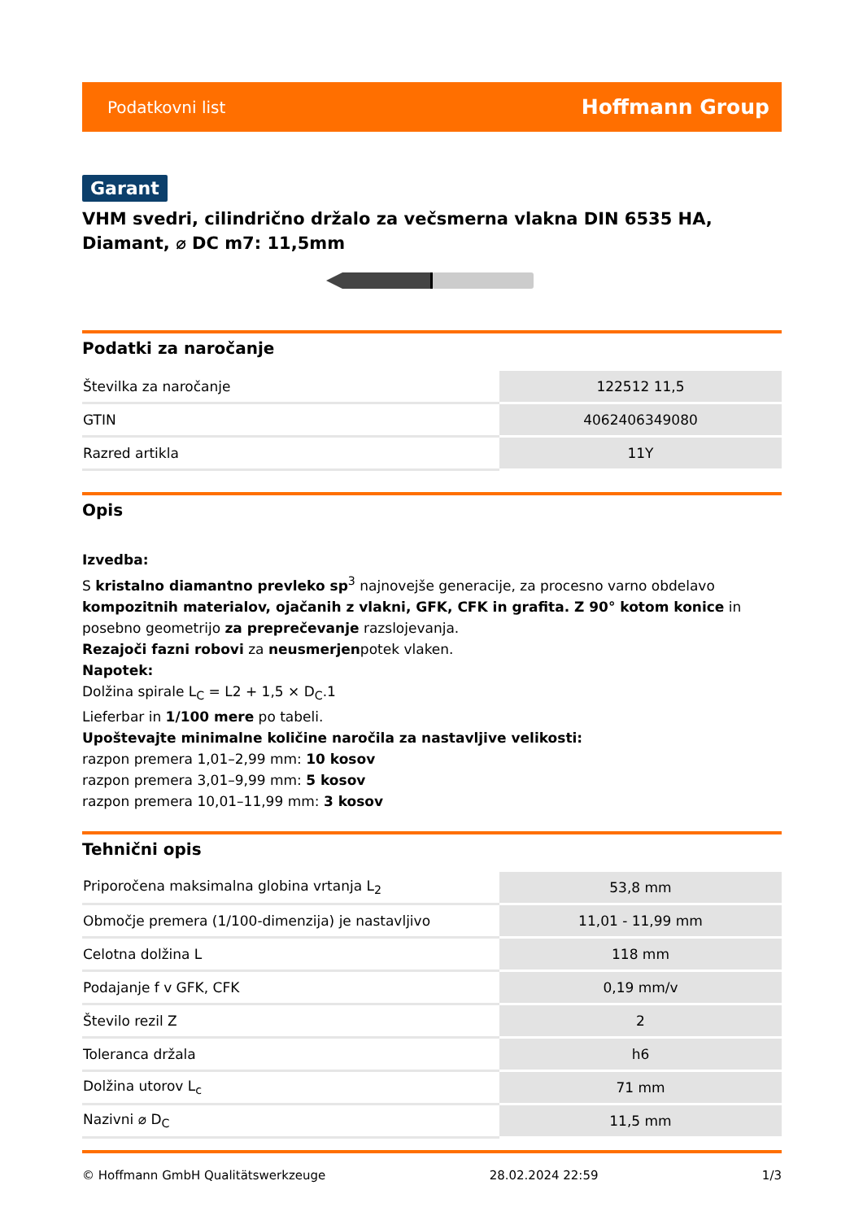Podatkovni list Hoffmann Group
Garant
VHM svedri, cilindrično držalo za večsmerna vlakna DIN 6535 HA, Diamant, ⌀ DC m7: 11,5mm
Podatki za naročanje
| Številka za naročanje | 122512 11,5 |
| GTIN | 4062406349080 |
| Razred artikla | 11Y |
Opis
Izvedba:
S kristalno diamantno prevleko sp<sup>3</sup> najnovejše generacije, za procesno varno obdelavo kompozitnih materialov, ojačanih z vlakni, GFK, CFK in grafita. Z 90° kotom konice in posebno geometrijo za preprečevanje razslojevanja.
Rezajoči fazni robovi za neusmerjenpotek vlaken.
Napotek:
Dolžina spirale L<sub>C</sub> = L2 + 1,5 × D<sub>C</sub>.1
Lieferbar in 1/100 mere po tabeli.
Upoštevajte minimalne količine naročila za nastavljive velikosti:
razpon premera 1,01–2,99 mm: 10 kosov
razpon premera 3,01–9,99 mm: 5 kosov
razpon premera 10,01–11,99 mm: 3 kosov
Tehnični opis
| Priporočena maksimalna globina vrtanja L<sub>2</sub> | 53,8 mm |
| Območje premera (1/100-dimenzija) je nastavljivo | 11,01 - 11,99 mm |
| Celotna dolžina L | 118 mm |
| Podajanje f v GFK, CFK | 0,19 mm/v |
| Število rezil Z | 2 |
| Toleranca držala | h6 |
| Dolžina utorov L<sub>c</sub> | 71 mm |
| Nazivni ⌀ D<sub>C</sub> | 11,5 mm |
© Hoffmann GmbH Qualitätswerkzeuge 28.02.2024 22:59 1/3